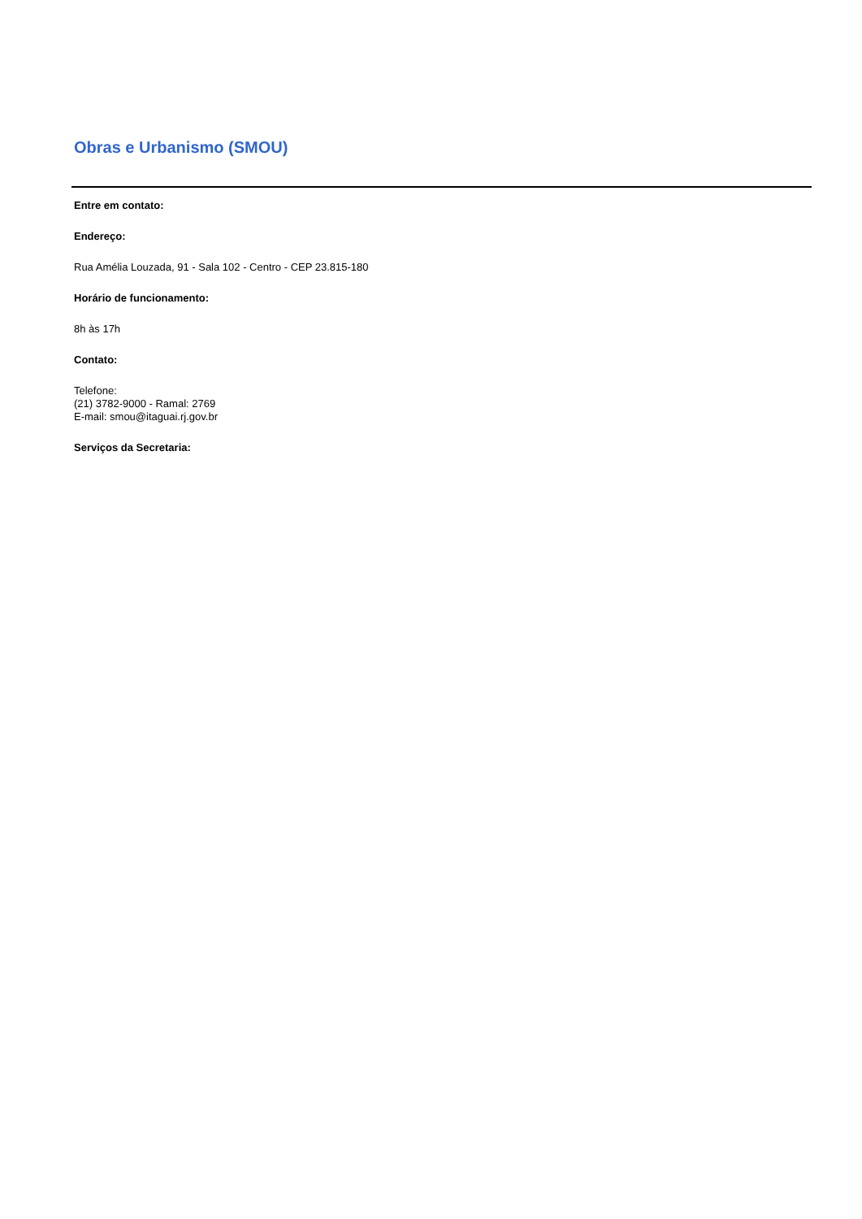Obras e Urbanismo (SMOU)
Entre em contato:
Endereço:
Rua Amélia Louzada, 91 - Sala 102 - Centro - CEP 23.815-180
Horário de funcionamento:
8h às 17h
Contato:
Telefone:
(21) 3782-9000 - Ramal: 2769
E-mail: smou@itaguai.rj.gov.br
Serviços da Secretaria: